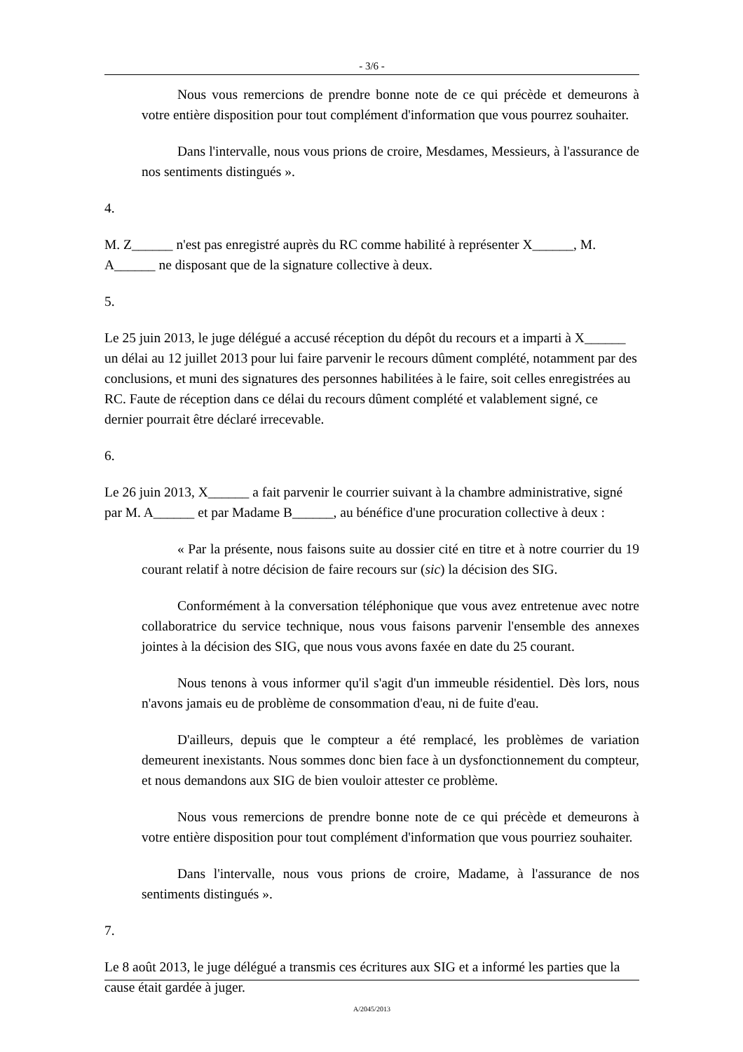- 3/6 -
Nous vous remercions de prendre bonne note de ce qui précède et demeurons à votre entière disposition pour tout complément d'information que vous pourrez souhaiter.
Dans l'intervalle, nous vous prions de croire, Mesdames, Messieurs, à l'assurance de nos sentiments distingués ».
4.
M. Z______ n'est pas enregistré auprès du RC comme habilité à représenter X______, M. A______ ne disposant que de la signature collective à deux.
5.
Le 25 juin 2013, le juge délégué a accusé réception du dépôt du recours et a imparti à X______ un délai au 12 juillet 2013 pour lui faire parvenir le recours dûment complété, notamment par des conclusions, et muni des signatures des personnes habilitées à le faire, soit celles enregistrées au RC. Faute de réception dans ce délai du recours dûment complété et valablement signé, ce dernier pourrait être déclaré irrecevable.
6.
Le 26 juin 2013, X______ a fait parvenir le courrier suivant à la chambre administrative, signé par M. A______ et par Madame B______, au bénéfice d'une procuration collective à deux :
« Par la présente, nous faisons suite au dossier cité en titre et à notre courrier du 19 courant relatif à notre décision de faire recours sur (sic) la décision des SIG.
Conformément à la conversation téléphonique que vous avez entretenue avec notre collaboratrice du service technique, nous vous faisons parvenir l'ensemble des annexes jointes à la décision des SIG, que nous vous avons faxée en date du 25 courant.
Nous tenons à vous informer qu'il s'agit d'un immeuble résidentiel. Dès lors, nous n'avons jamais eu de problème de consommation d'eau, ni de fuite d'eau.
D'ailleurs, depuis que le compteur a été remplacé, les problèmes de variation demeurent inexistants. Nous sommes donc bien face à un dysfonctionnement du compteur, et nous demandons aux SIG de bien vouloir attester ce problème.
Nous vous remercions de prendre bonne note de ce qui précède et demeurons à votre entière disposition pour tout complément d'information que vous pourriez souhaiter.
Dans l'intervalle, nous vous prions de croire, Madame, à l'assurance de nos sentiments distingués ».
7.
Le 8 août 2013, le juge délégué a transmis ces écritures aux SIG et a informé les parties que la cause était gardée à juger.
A/2045/2013